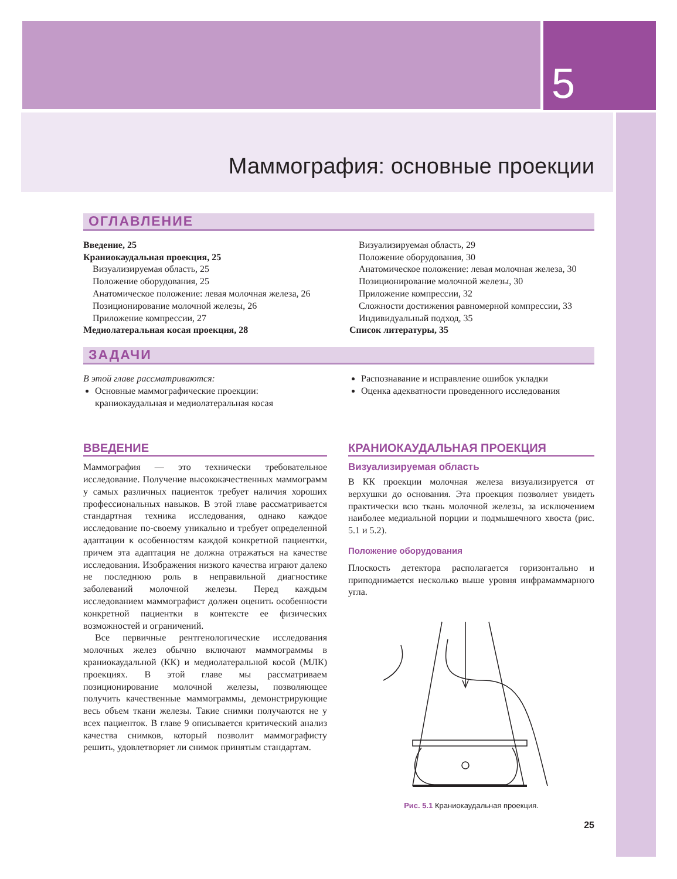5
Маммография: основные проекции
ОГЛАВЛЕНИЕ
Введение, 25
Краниокаудальная проекция, 25
Визуализируемая область, 25
Положение оборудования, 25
Анатомическое положение: левая молочная железа, 26
Позиционирование молочной железы, 26
Приложение компрессии, 27
Медиолатеральная косая проекция, 28
Визуализируемая область, 29
Положение оборудования, 30
Анатомическое положение: левая молочная железа, 30
Позиционирование молочной железы, 30
Приложение компрессии, 32
Сложности достижения равномерной компрессии, 33
Индивидуальный подход, 35
Список литературы, 35
ЗАДАЧИ
В этой главе рассматриваются:
Основные маммографические проекции: краниокаудальная и медиолатеральная косая
Распознавание и исправление ошибок укладки
Оценка адекватности проведенного исследования
ВВЕДЕНИЕ
Маммография — это технически требовательное исследование. Получение высококачественных маммограмм у самых различных пациенток требует наличия хороших профессиональных навыков. В этой главе рассматривается стандартная техника исследования, однако каждое исследование по-своему уникально и требует определенной адаптации к особенностям каждой конкретной пациентки, причем эта адаптация не должна отражаться на качестве исследования. Изображения низкого качества играют далеко не последнюю роль в неправильной диагностике заболеваний молочной железы. Перед каждым исследованием маммографист должен оценить особенности конкретной пациентки в контексте ее физических возможностей и ограничений.
Все первичные рентгенологические исследования молочных желез обычно включают маммограммы в краниокаудальной (КК) и медиолатеральной косой (МЛК) проекциях. В этой главе мы рассматриваем позиционирование молочной железы, позволяющее получить качественные маммограммы, демонстрирующие весь объем ткани железы. Такие снимки получаются не у всех пациенток. В главе 9 описывается критический анализ качества снимков, который позволит маммографисту решить, удовлетворяет ли снимок принятым стандартам.
КРАНИОКАУДАЛЬНАЯ ПРОЕКЦИЯ
Визуализируемая область
В КК проекции молочная железа визуализируется от верхушки до основания. Эта проекция позволяет увидеть практически всю ткань молочной железы, за исключением наиболее медиальной порции и подмышечного хвоста (рис. 5.1 и 5.2).
Положение оборудования
Плоскость детектора располагается горизонтально и приподнимается несколько выше уровня инфрамаммарного угла.
Рис. 5.1 Краниокаудальная проекция.
25